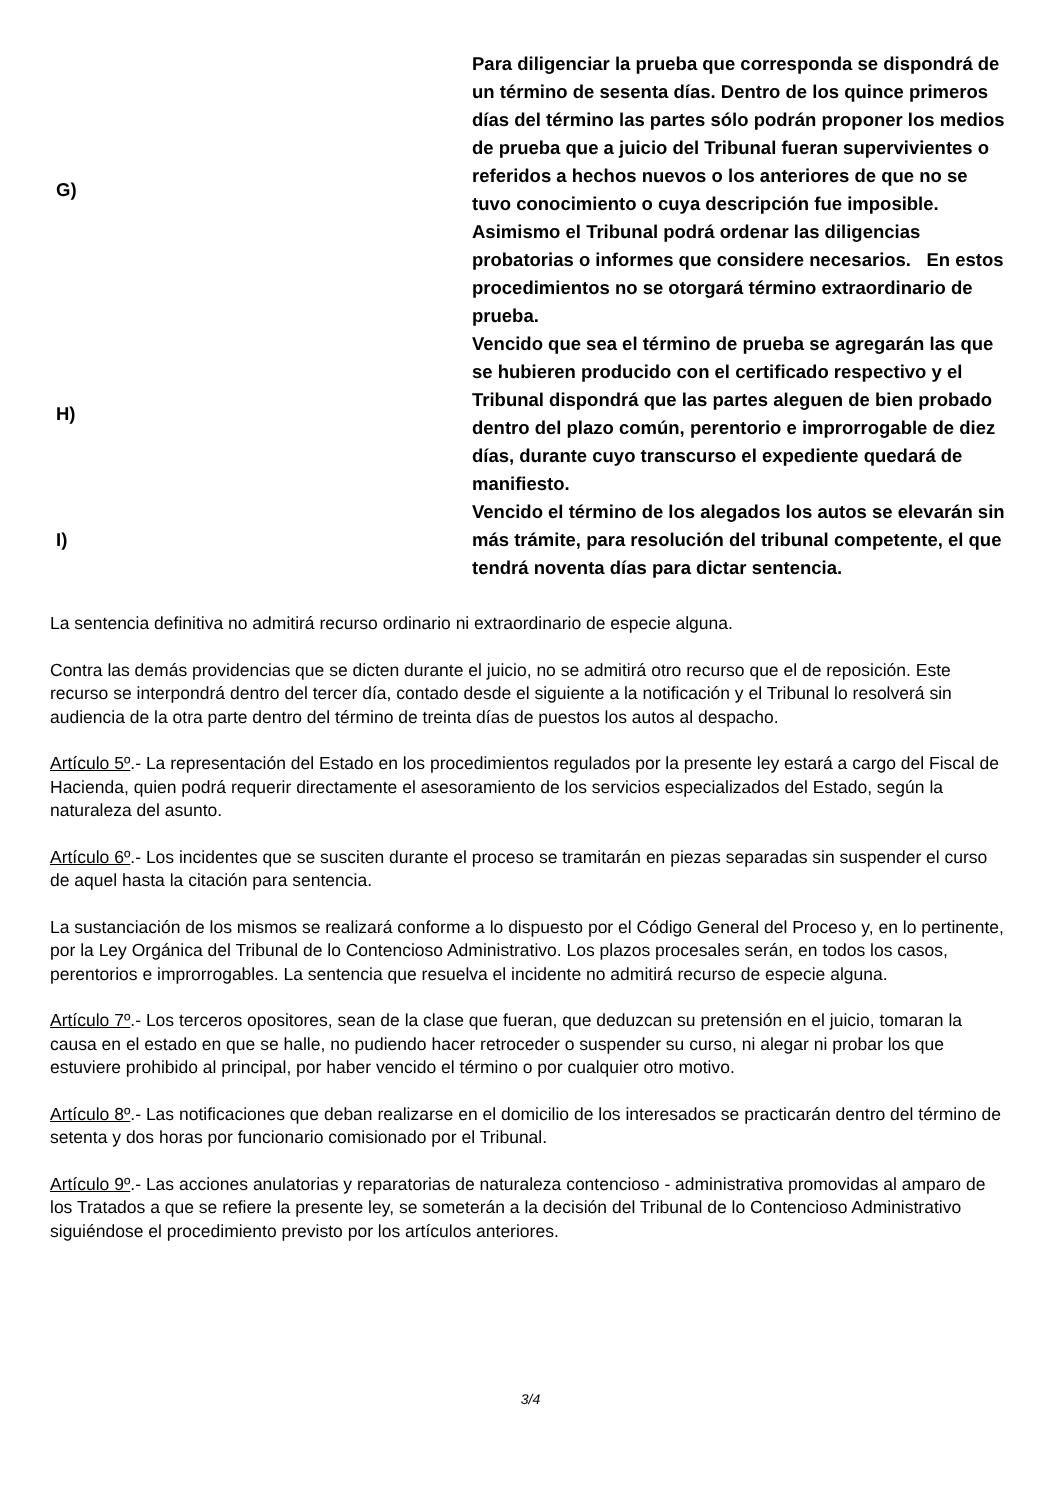| G) | Para diligenciar la prueba que corresponda se dispondrá de un término de sesenta días. Dentro de los quince primeros días del término las partes sólo podrán proponer los medios de prueba que a juicio del Tribunal fueran supervivientes o referidos a hechos nuevos o los anteriores de que no se tuvo conocimiento o cuya descripción fue imposible. Asimismo el Tribunal podrá ordenar las diligencias probatorias o informes que considere necesarios. En estos procedimientos no se otorgará término extraordinario de prueba. |
| H) | Vencido que sea el término de prueba se agregarán las que se hubieren producido con el certificado respectivo y el Tribunal dispondrá que las partes aleguen de bien probado dentro del plazo común, perentorio e improrrogable de diez días, durante cuyo transcurso el expediente quedará de manifiesto. |
| I) | Vencido el término de los alegados los autos se elevarán sin más trámite, para resolución del tribunal competente, el que tendrá noventa días para dictar sentencia. |
La sentencia definitiva no admitirá recurso ordinario ni extraordinario de especie alguna.
Contra las demás providencias que se dicten durante el juicio, no se admitirá otro recurso que el de reposición. Este recurso se interpondrá dentro del tercer día, contado desde el siguiente a la notificación y el Tribunal lo resolverá sin audiencia de la otra parte dentro del término de treinta días de puestos los autos al despacho.
Artículo 5º.- La representación del Estado en los procedimientos regulados por la presente ley estará a cargo del Fiscal de Hacienda, quien podrá requerir directamente el asesoramiento de los servicios especializados del Estado, según la naturaleza del asunto.
Artículo 6º.- Los incidentes que se susciten durante el proceso se tramitarán en piezas separadas sin suspender el curso de aquel hasta la citación para sentencia.
La sustanciación de los mismos se realizará conforme a lo dispuesto por el Código General del Proceso y, en lo pertinente, por la Ley Orgánica del Tribunal de lo Contencioso Administrativo. Los plazos procesales serán, en todos los casos, perentorios e improrrogables. La sentencia que resuelva el incidente no admitirá recurso de especie alguna.
Artículo 7º.- Los terceros opositores, sean de la clase que fueran, que deduzcan su pretensión en el juicio, tomaran la causa en el estado en que se halle, no pudiendo hacer retroceder o suspender su curso, ni alegar ni probar los que estuviere prohibido al principal, por haber vencido el término o por cualquier otro motivo.
Artículo 8º.- Las notificaciones que deban realizarse en el domicilio de los interesados se practicarán dentro del término de setenta y dos horas por funcionario comisionado por el Tribunal.
Artículo 9º.- Las acciones anulatorias y reparatorias de naturaleza contencioso - administrativa promovidas al amparo de los Tratados a que se refiere la presente ley, se someterán a la decisión del Tribunal de lo Contencioso Administrativo siguiéndose el procedimiento previsto por los artículos anteriores.
3/4